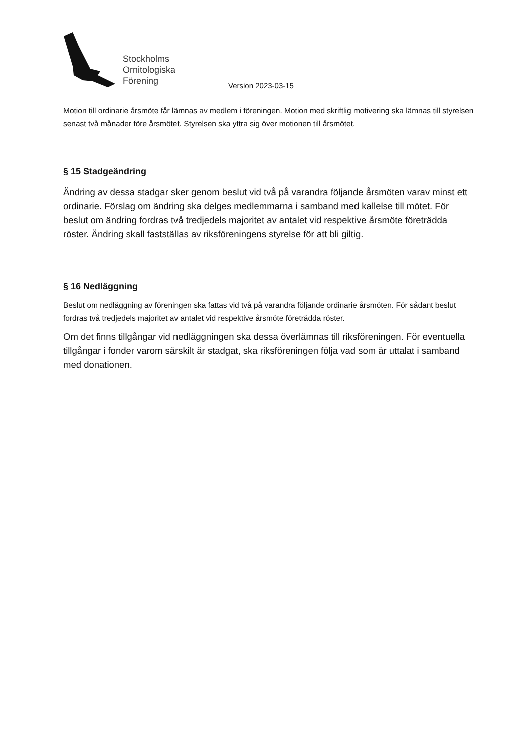Stockholms
Ornitologiska
Förening
Version 2023-03-15
Motion till ordinarie årsmöte får lämnas av medlem i föreningen. Motion med skriftlig motivering ska lämnas till styrelsen senast två månader före årsmötet. Styrelsen ska yttra sig över motionen till årsmötet.
§ 15 Stadgeändring
Ändring av dessa stadgar sker genom beslut vid två på varandra följande årsmöten varav minst ett ordinarie. Förslag om ändring ska delges medlemmarna i samband med kallelse till mötet. För beslut om ändring fordras två tredjedels majoritet av antalet vid respektive årsmöte företrädda röster. Ändring skall fastställas av riksföreningens styrelse för att bli giltig.
§ 16 Nedläggning
Beslut om nedläggning av föreningen ska fattas vid två på varandra följande ordinarie årsmöten. För sådant beslut fordras två tredjedels majoritet av antalet vid respektive årsmöte företrädda röster.
Om det finns tillgångar vid nedläggningen ska dessa överlämnas till riksföreningen. För eventuella tillgångar i fonder varom särskilt är stadgat, ska riksföreningen följa vad som är uttalat i samband med donationen.